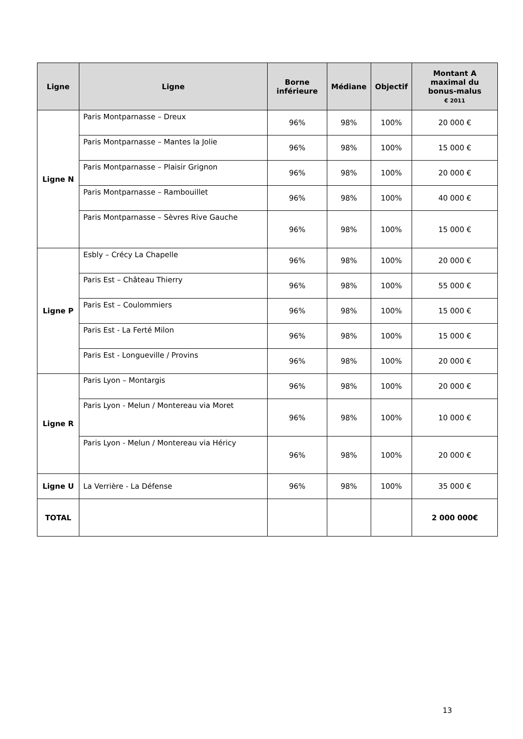| Ligne | Ligne | Borne inférieure | Médiane | Objectif | Montant A maximal du bonus-malus € 2011 |
| --- | --- | --- | --- | --- | --- |
| Ligne N | Paris Montparnasse – Dreux | 96% | 98% | 100% | 20 000 € |
| | Paris Montparnasse – Mantes la Jolie | 96% | 98% | 100% | 15 000 € |
| | Paris Montparnasse – Plaisir Grignon | 96% | 98% | 100% | 20 000 € |
| | Paris Montparnasse – Rambouillet | 96% | 98% | 100% | 40 000 € |
| | Paris Montparnasse – Sèvres Rive Gauche | 96% | 98% | 100% | 15 000 € |
| Ligne P | Esbly – Crécy La Chapelle | 96% | 98% | 100% | 20 000 € |
| | Paris Est – Château Thierry | 96% | 98% | 100% | 55 000 € |
| | Paris Est – Coulommiers | 96% | 98% | 100% | 15 000 € |
| | Paris Est - La Ferté Milon | 96% | 98% | 100% | 15 000 € |
| | Paris Est - Longueville / Provins | 96% | 98% | 100% | 20 000 € |
| Ligne R | Paris Lyon – Montargis | 96% | 98% | 100% | 20 000 € |
| | Paris Lyon - Melun / Montereau via Moret | 96% | 98% | 100% | 10 000 € |
| | Paris Lyon - Melun / Montereau via Héricy | 96% | 98% | 100% | 20 000 € |
| Ligne U | La Verrière - La Défense | 96% | 98% | 100% | 35 000 € |
| TOTAL | | | | | 2 000 000€ |
13